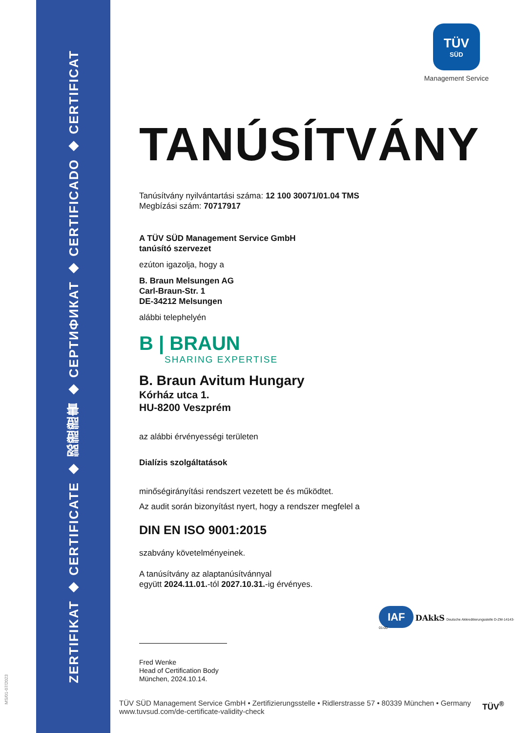ZERTIFIKAT ◆ CERTIFICATE ◆ 認證證書 ◆ СЕРТИФИКАТ ◆ CERTIFICADO ◆ CERTIFICAT
MS/01-07/2023
TÜV
SÜD
Management Service
TANÚSÍTVÁNY
Tanúsítvány nyilvántartási száma: 12 100 30071/01.04 TMS
Megbízási szám: 70717917
A TÜV SÜD Management Service GmbH
tanúsító szervezet
ezúton igazolja, hogy a
B. Braun Melsungen AG
Carl-Braun-Str. 1
DE-34212 Melsungen
alábbi telephelyén
B | BRAUN
SHARING EXPERTISE
B. Braun Avitum Hungary
Kórház utca 1.
HU-8200 Veszprém
az alábbi érvényességi területen
Dialízis szolgáltatások
minőségirányítási rendszert vezetett be és működtet.
Az audit során bizonyítást nyert, hogy a rendszer megfelel a
DIN EN ISO 9001:2015
szabvány követelményeinek.
A tanúsítvány az alaptanúsítvánnyal
együtt 2024.11.01.-tól 2027.10.31.-ig érvényes.
Fred Wenke
Head of Certification Body
München, 2024.10.14.
IAF DAkkS Deutsche Akkreditierungsstelle D-ZM-14143-01-00
TÜV SÜD Management Service GmbH • Zertifizierungsstelle • Ridlerstrasse 57 • 80339 München • Germany
www.tuvsud.com/de-certificate-validity-check
TÜV<sup>®</sup>